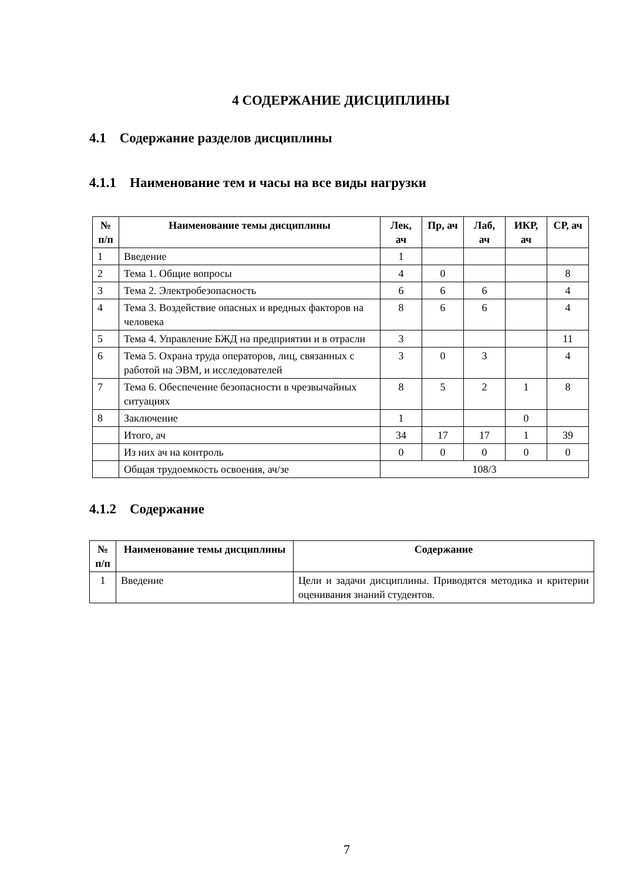4 СОДЕРЖАНИЕ ДИСЦИПЛИНЫ
4.1 Содержание разделов дисциплины
4.1.1 Наименование тем и часы на все виды нагрузки
| № п/п | Наименование темы дисциплины | Лек, ач | Пр, ач | Лаб, ач | ИКР, ач | СР, ач |
| --- | --- | --- | --- | --- | --- | --- |
| 1 | Введение | 1 | | | | |
| 2 | Тема 1. Общие вопросы | 4 | 0 | | | 8 |
| 3 | Тема 2. Электробезопасность | 6 | 6 | 6 | | 4 |
| 4 | Тема 3. Воздействие опасных и вредных факторов на человека | 8 | 6 | 6 | | 4 |
| 5 | Тема 4. Управление БЖД на предприятии и в отрасли | 3 | | | | 11 |
| 6 | Тема 5. Охрана труда операторов, лиц, связанных с работой на ЭВМ, и исследователей | 3 | 0 | 3 | | 4 |
| 7 | Тема 6. Обеспечение безопасности в чрезвычайных ситуациях | 8 | 5 | 2 | 1 | 8 |
| 8 | Заключение | 1 | | | 0 | |
| | Итого, ач | 34 | 17 | 17 | 1 | 39 |
| | Из них ач на контроль | 0 | 0 | 0 | 0 | 0 |
| | Общая трудоемкость освоения, ач/зе | 108/3 | | | | |
4.1.2 Содержание
| № п/п | Наименование темы дисциплины | Содержание |
| --- | --- | --- |
| 1 | Введение | Цели и задачи дисциплины. Приводятся методика и критерии оценивания знаний студентов. |
7